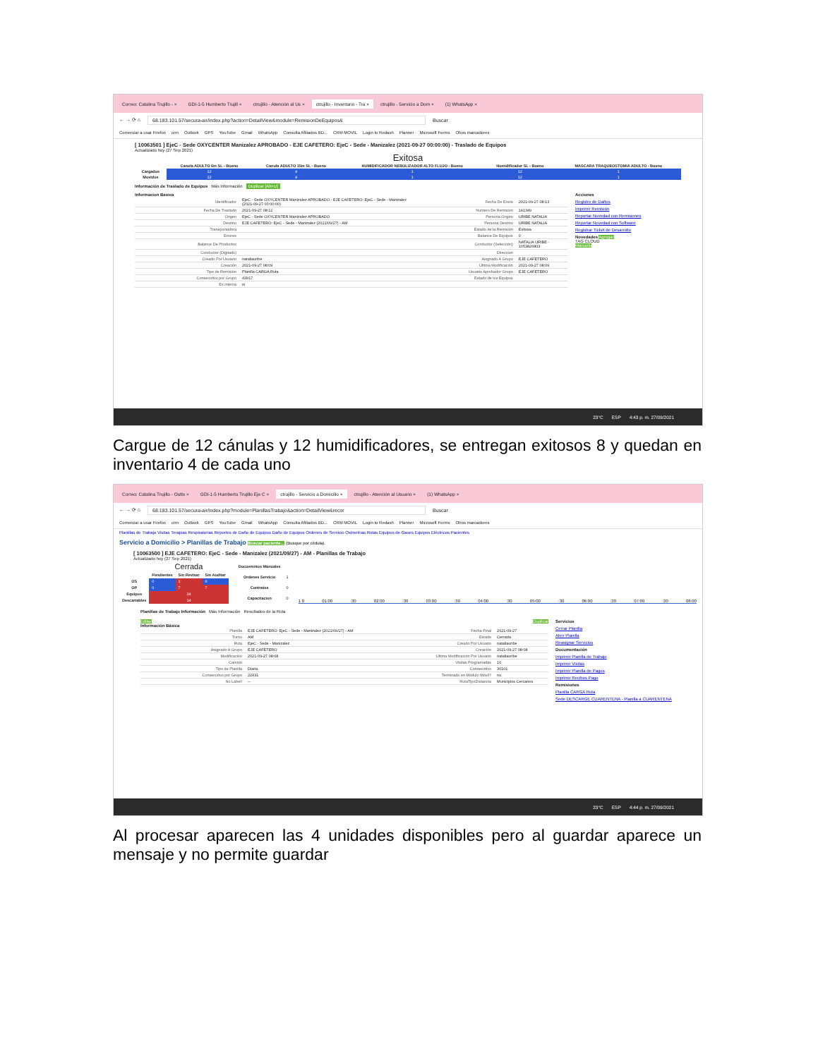Correo: Catalina Trujillo - × GDI-1-5 Humberto Trujill × ctrujillo - Atención al Us × ctrujillo - Inventario - Tra × ctrujillo - Servicio a Dom × (1) WhatsApp ×
← → ⟳ ⌂ 68.183.101.57/secura-air/index.php?action=DetailView&module=RemisionDeEquipos& Buscar
Comenzar a usar Firefox crm Outlook GPS YouTube Gmail WhatsApp Consulta Afiliados BD... CRM MOVIL Login to Redash Planner Microsoft Forms Otros marcadores
[ 10063501 ] EjeC - Sede OXYCENTER Manizalez APROBADO - EJE CAFETERO: EjeC - Sede - Manizalez (2021-09-27 00:00:00) - Traslado de Equipos
Actualizado hoy (27 Sep 2021)
Exitosa
| | Canula ADULTO 6m SL - Bueno | Canula ADULTO 15m SL - Bueno | HUMIDIFICADOR NEBULIZADOR ALTO FLUJO - Bueno | Humidificador SL - Bueno | MASCARA TRAQUEOSTOMIA ADULTO - Bueno |
| --- | --- | --- | --- | --- | --- |
| Cargados | 12 | 4 | 1 | 12 | 1 |
| Movidos | 12 | 4 | 1 | 12 | 1 |
Información de Traslado de Equipos Más Información Duplicar [Alt+U]
Informacion Basica
| Identificador | EjeC - Sede OXYCENTER Manizalez APROBADO - EJE CAFETERO: EjeC - Sede - Manizalez (2021-09-27 00:00:00) | Fecha De Envio | 2021-09-27 08:13 |
| Fecha De Traslado | 2021-09-27 08:12 | Numero De Remision | 141349 |
| Origen | EjeC - Sede OXYCENTER Manizalez APROBADO | Persona Origen | URIBE NATALIA |
| Destino | EJE CAFETERO: EjeC - Sede - Manizalez (2021/09/27) - AM | Persona Destino | URIBE NATALIA |
| Transportadora | | Estado de la Remisión | Exitosa |
| Errores | | Balance De Equipos | 0 |
| Balance De Productos | | Conductor (Selección) | NATALIA URIBE - 1053826803 |
| Conductor (Digitado) | | Direccion | |
| Creado Por Usuario | nataliauribe | Asignado A Grupo | EJE CAFETERO |
| Creación | 2021-09-27 08:09 | Última Modificación | 2021-09-27 08:09 |
| Tipo de Remisión | Planilla CARGA Ruta | Usuario Aprobador Grupo | EJE CAFETERO |
| Consecutivo por Grupo | 43917 | Estado de los Equipos | |
| Es interna | si | | |
Acciones
Registro de Daños
Imprimir Remisión
Reportar Novedad con Remisiones
Reportar Novedad con Software
Registrar Ticket de Desarrollo
Novedades Agregar
TAG CLOUD
Marcarlo
23°C ESP 4:43 p. m. 27/09/2021
Cargue de 12 cánulas y 12 humidificadores, se entregan exitosos 8 y quedan en inventario 4 de cada uno
Correo: Catalina Trujillo - Outlo × GDI-1-5 Humberto Trujillo Eje C × ctrujillo - Servicio a Domicilio × ctrujillo - Atención al Usuario × (1) WhatsApp ×
← → ⟳ ⌂ 68.183.101.57/secura-air/index.php?module=PlanillasTrabajo&action=DetailView&recor Buscar
Comenzar a usar Firefox crm Outlook GPS YouTube Gmail WhatsApp Consulta Afiliados BD... CRM MOVIL Login to Redash Planner Microsoft Forms Otros marcadores
Planillas de Trabajo Visitas Terapias Respiratorias Reportes de Daño de Equipos Daño de Equipos Ordenes de Servicio Oximetrias Rutas Equipos de Gases Equipos Eléctricos Pacientes
Servicio a Domicilio > Planillas de Trabajo Buscar paciente... (Busque por cédula).
[ 10063500 ] EJE CAFETERO: EjeC - Sede - Manizalez (2021/09/27) - AM - Planillas de Trabajo
Actualizado hoy (27 Sep 2021)
| | Cerrada | | |
| --- | --- | --- | --- |
| | Pendientes | Sin Revisar | Sin Auditar |
| OS | 0 | 1 | 0 |
| OP | 0 | 7 | 7 |
| Equipos | 24 | | |
| Descartables | 14 | | |
| Docuemntos Manuales | |
| Ordenes Servicio | 1 |
| Contratos | 0 |
| Capacitacion | 0 |
1 0 01:00:30 02:00:30 03:00:30 04:00:30 05:00:30 06:00:30 07:00:30 08:00
Planillas de Trabajo Información Más Información Resultados de la Ruta
Editar Duplicar
Información Básica
| Planilla | EJE CAFETERO: EjeC - Sede - Manizalez (2021/09/27) - AM | Fecha Final | 2021-09-27 |
| Turno | AM | Estado | Cerrada |
| Ruta | EjeC - Sede - Manizalez | Creado Por Usuario | nataliauribe |
| Asignado A Grupo | EJE CAFETERO | Creación | 2021-09-27 08:08 |
| Modificación | 2021-09-27 08:08 | Ultima Modificación Por Usuario | nataliauribe |
| Camión | | Visitas Programadas | 10 |
| Tipo de Planilla | Diaria | Consecutivo | 30101 |
| Consecutivo por Grupo | 22431 | Terminado en Módulo Móvil? | no |
| No Label! | -- | RutaTipoDistancia | Municipios Cercanos |
Servicios
Cerrar Planilla
Abrir Planilla
Reasignar Servicios
Documentación
Imprimir Planilla de Trabajo
Imprimir Visitas
Imprimir Planilla de Pagos
Imprimir Recibos Pago
Remisiones
Planilla CARGA Ruta
Sede DESCARGE CUARENTENA - Planilla a CUARENTENA
23°C ESP 4:44 p. m. 27/09/2021
Al procesar aparecen las 4 unidades disponibles pero al guardar aparece un mensaje y no permite guardar